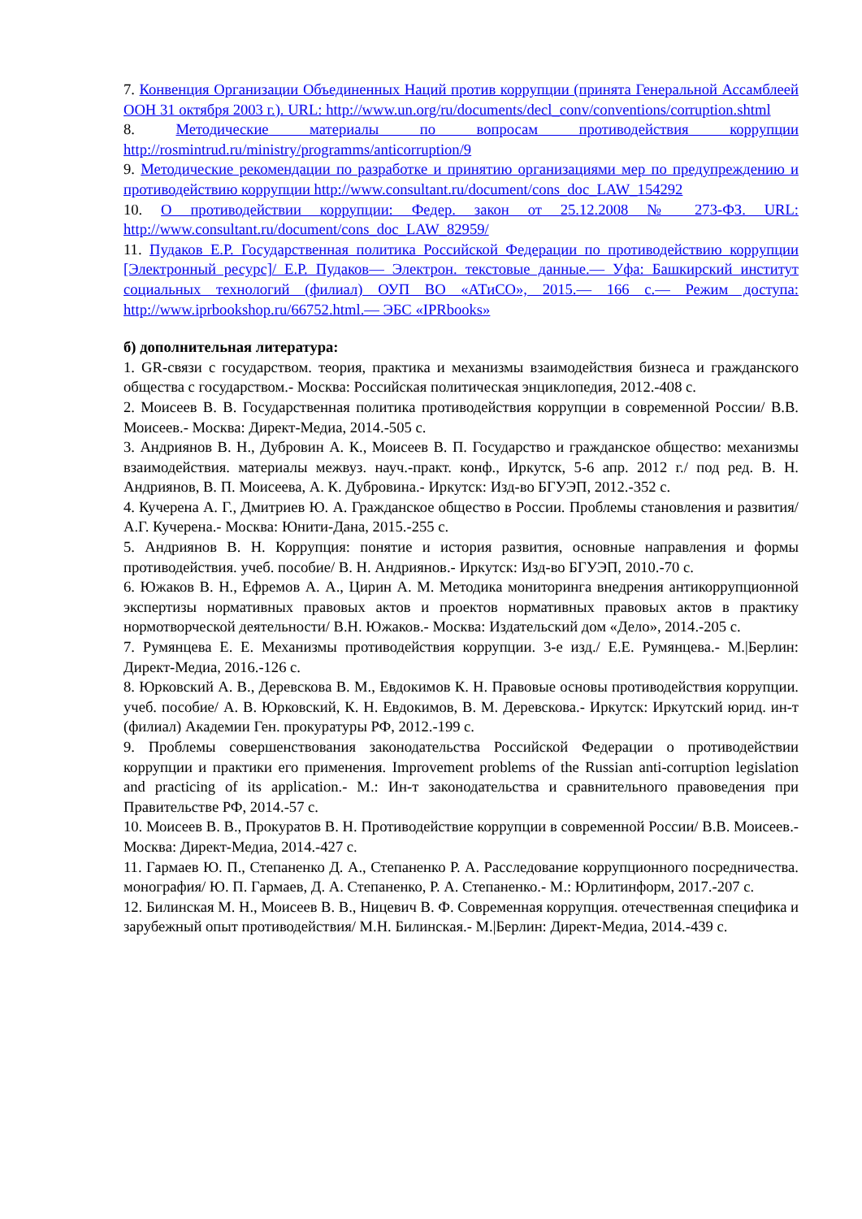7. Конвенция Организации Объединенных Наций против коррупции (принята Генеральной Ассамблеей ООН 31 октября 2003 г.). URL: http://www.un.org/ru/documents/decl_conv/conventions/corruption.shtml
8. Методические материалы по вопросам противодействия коррупции http://rosmintrud.ru/ministry/programms/anticorruption/9
9. Методические рекомендации по разработке и принятию организациями мер по предупреждению и противодействию коррупции http://www.consultant.ru/document/cons_doc_LAW_154292
10. О противодействии коррупции: Федер. закон от 25.12.2008 № 273-ФЗ. URL: http://www.consultant.ru/document/cons_doc_LAW_82959/
11. Пудаков Е.Р. Государственная политика Российской Федерации по противодействию коррупции [Электронный ресурс]/ Е.Р. Пудаков— Электрон. текстовые данные.— Уфа: Башкирский институт социальных технологий (филиал) ОУП ВО «АТиСО», 2015.— 166 с.— Режим доступа: http://www.iprbookshop.ru/66752.html.— ЭБС «IPRbooks»
б) дополнительная литература:
1. GR-связи с государством. теория, практика и механизмы взаимодействия бизнеса и гражданского общества с государством.- Москва: Российская политическая энциклопедия, 2012.-408 с.
2. Моисеев В. В. Государственная политика противодействия коррупции в современной России/ В.В. Моисеев.- Москва: Директ-Медиа, 2014.-505 с.
3. Андриянов В. Н., Дубровин А. К., Моисеев В. П. Государство и гражданское общество: механизмы взаимодействия. материалы межвуз. науч.-практ. конф., Иркутск, 5-6 апр. 2012 г./ под ред. В. Н. Андриянов, В. П. Моисеева, А. К. Дубровина.- Иркутск: Изд-во БГУЭП, 2012.-352 с.
4. Кучерена А. Г., Дмитриев Ю. А. Гражданское общество в России. Проблемы становления и развития/ А.Г. Кучерена.- Москва: Юнити-Дана, 2015.-255 с.
5. Андриянов В. Н. Коррупция: понятие и история развития, основные направления и формы противодействия. учеб. пособие/ В. Н. Андриянов.- Иркутск: Изд-во БГУЭП, 2010.-70 с.
6. Южаков В. Н., Ефремов А. А., Цирин А. М. Методика мониторинга внедрения антикоррупционной экспертизы нормативных правовых актов и проектов нормативных правовых актов в практику нормотворческой деятельности/ В.Н. Южаков.- Москва: Издательский дом «Дело», 2014.-205 с.
7. Румянцева Е. Е. Механизмы противодействия коррупции. 3-е изд./ Е.Е. Румянцева.- М.|Берлин: Директ-Медиа, 2016.-126 с.
8. Юрковский А. В., Деревскова В. М., Евдокимов К. Н. Правовые основы противодействия коррупции. учеб. пособие/ А. В. Юрковский, К. Н. Евдокимов, В. М. Деревскова.- Иркутск: Иркутский юрид. ин-т (филиал) Академии Ген. прокуратуры РФ, 2012.-199 с.
9. Проблемы совершенствования законодательства Российской Федерации о противодействии коррупции и практики его применения. Improvement problems of the Russian anti-corruption legislation and practicing of its application.- М.: Ин-т законодательства и сравнительного правоведения при Правительстве РФ, 2014.-57 с.
10. Моисеев В. В., Прокуратов В. Н. Противодействие коррупции в современной России/ В.В. Моисеев.- Москва: Директ-Медиа, 2014.-427 с.
11. Гармаев Ю. П., Степаненко Д. А., Степаненко Р. А. Расследование коррупционного посредничества. монография/ Ю. П. Гармаев, Д. А. Степаненко, Р. А. Степаненко.- М.: Юрлитинформ, 2017.-207 с.
12. Билинская М. Н., Моисеев В. В., Ницевич В. Ф. Современная коррупция. отечественная специфика и зарубежный опыт противодействия/ М.Н. Билинская.- М.|Берлин: Директ-Медиа, 2014.-439 с.